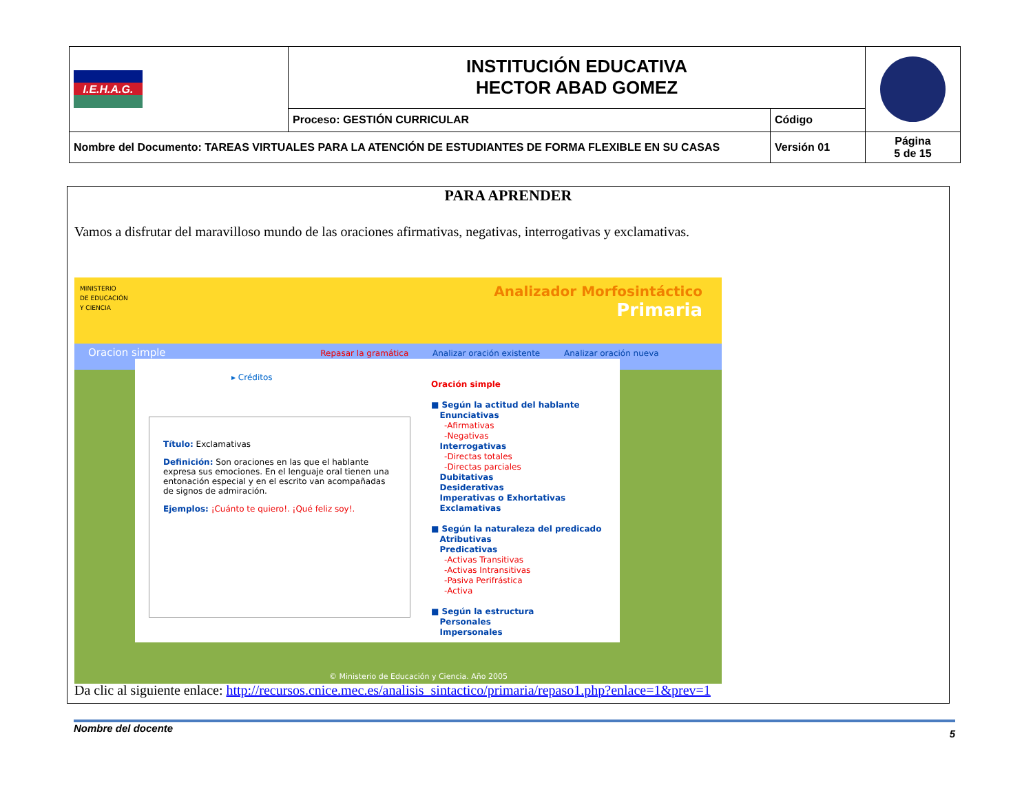| I.E.H.A.G. | INSTITUCIÓN EDUCATIVA HECTOR ABAD GOMEZ | | |
| | Proceso: GESTIÓN CURRICULAR | Código | |
| Nombre del Documento: TAREAS VIRTUALES PARA LA ATENCIÓN DE ESTUDIANTES DE FORMA FLEXIBLE EN SU CASAS | | Versión 01 | Página 5 de 15 |
PARA APRENDER
Vamos a disfrutar del maravilloso mundo de las oraciones afirmativas, negativas, interrogativas y exclamativas.
MINISTERIO
DE EDUCACIÓN
Y CIENCIA
Analizador Morfosintáctico
Primaria
Oracion simple Repasar la gramática Analizar oración existente Analizar oración nueva
▸ Créditos
Título: Exclamativas
Definición: Son oraciones en las que el hablante expresa sus emociones. En el lenguaje oral tienen una entonación especial y en el escrito van acompañadas de signos de admiración.
Ejemplos: ¡Cuánto te quiero!. ¡Qué feliz soy!.
Oración simple
■ Según la actitud del hablante
Enunciativas
-Afirmativas
-Negativas
Interrogativas
-Directas totales
-Directas parciales
Dubitativas
Desiderativas
Imperativas o Exhortativas
Exclamativas
■ Según la naturaleza del predicado
Atributivas
Predicativas
-Activas Transitivas
-Activas Intransitivas
-Pasiva Perifrástica
-Activa
■ Según la estructura
Personales
Impersonales
© Ministerio de Educación y Ciencia. Año 2005
Da clic al siguiente enlace: http://recursos.cnice.mec.es/analisis_sintactico/primaria/repaso1.php?enlace=1&prev=1
Nombre del docente 5